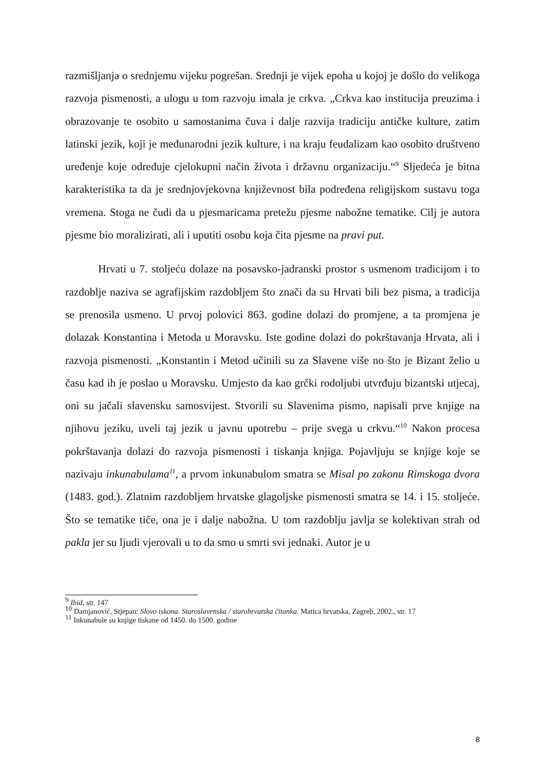razmišljanja o srednjemu vijeku pogrešan. Srednji je vijek epoha u kojoj je došlo do velikoga razvoja pismenosti, a ulogu u tom razvoju imala je crkva. „Crkva kao institucija preuzima i obrazovanje te osobito u samostanima čuva i dalje razvija tradiciju antičke kulture, zatim latinski jezik, koji je međunarodni jezik kulture, i na kraju feudalizam kao osobito društveno uređenje koje određuje cjelokupni način života i državnu organizaciju.“<sup>9</sup> Sljedeća je bitna karakteristika ta da je srednjovjekovna književnost bila podređena religijskom sustavu toga vremena. Stoga ne čudi da u pjesmaricama pretežu pjesme nabožne tematike. Cilj je autora pjesme bio moralizirati, ali i uputiti osobu koja čita pjesme na pravi put.
Hrvati u 7. stoljeću dolaze na posavsko-jadranski prostor s usmenom tradicijom i to razdoblje naziva se agrafijskim razdobljem što znači da su Hrvati bili bez pisma, a tradicija se prenosila usmeno. U prvoj polovici 863. godine dolazi do promjene, a ta promjena je dolazak Konstantina i Metoda u Moravsku. Iste godine dolazi do pokrštavanja Hrvata, ali i razvoja pismenosti. „Konstantin i Metod učinili su za Slavene više no što je Bizant želio u času kad ih je poslao u Moravsku. Umjesto da kao grčki rodoljubi utvrđuju bizantski utjecaj, oni su jačali slavensku samosvijest. Stvorili su Slavenima pismo, napisali prve knjige na njihovu jeziku, uveli taj jezik u javnu upotrebu – prije svega u crkvu.“<sup>10</sup> Nakon procesa pokrštavanja dolazi do razvoja pismenosti i tiskanja knjiga. Pojavljuju se knjige koje se nazivaju inkunabulama<sup>11</sup>, a prvom inkunabulom smatra se Misal po zakonu Rimskoga dvora (1483. god.). Zlatnim razdobljem hrvatske glagoljske pismenosti smatra se 14. i 15. stoljeće. Što se tematike tiče, ona je i dalje nabožna. U tom razdoblju javlja se kolektivan strah od pakla jer su ljudi vjerovali u to da smo u smrti svi jednaki. Autor je u
<sup>9</sup> Ibid, str. 147
<sup>10</sup> Damjanović, Stjepan: Slovo iskona. Staroslavenska / starohrvatska čitanka. Matica hrvatska, Zagreb, 2002., str. 17
<sup>11</sup> Inkunabule su knjige tiskane od 1450. do 1500. godine
8